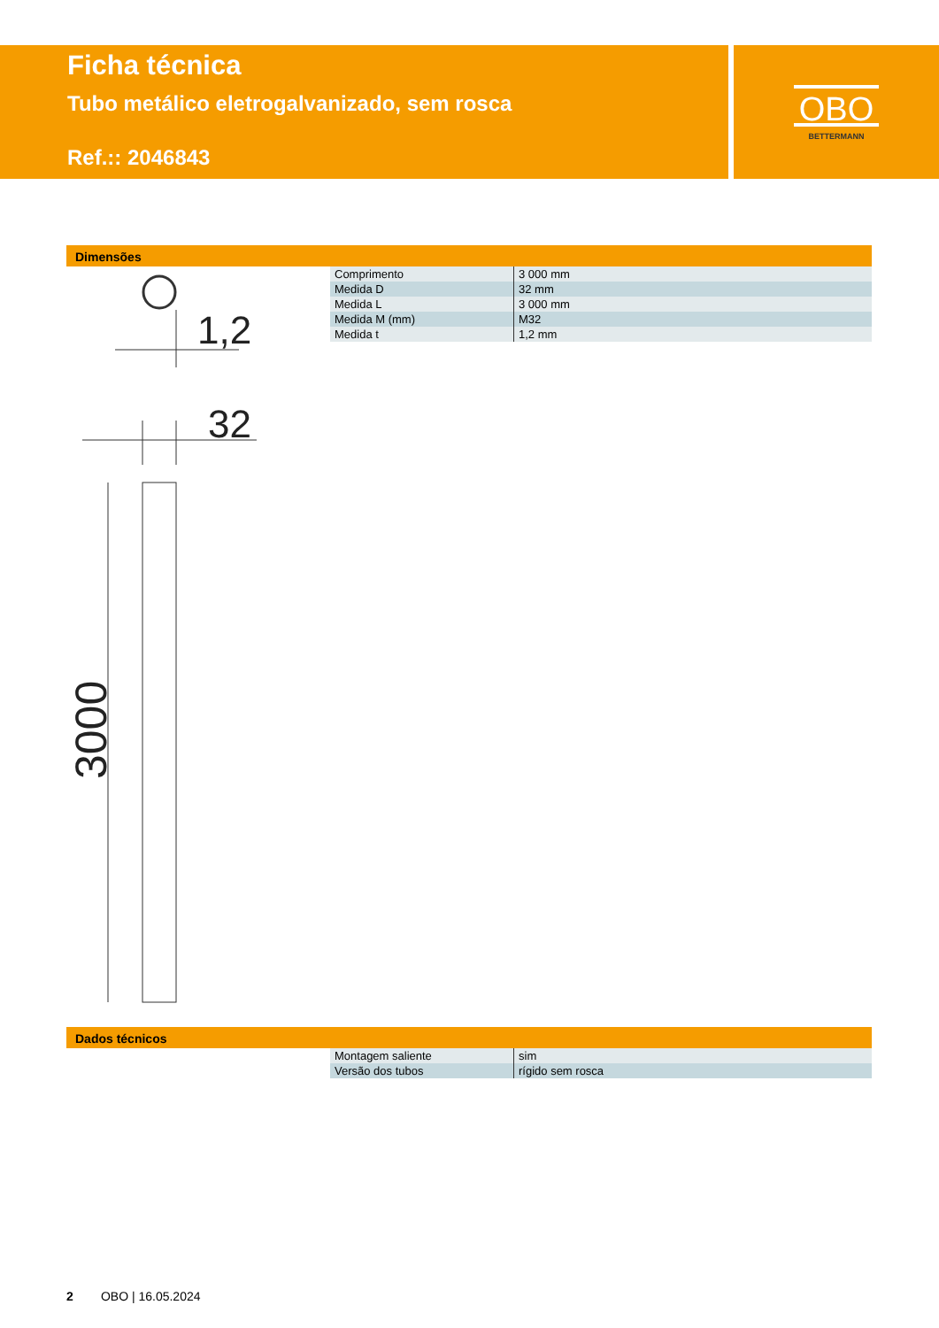Ficha técnica
Tubo metálico eletrogalvanizado, sem rosca
Ref.:: 2046843
OBO
BETTERMANN
Dimensões
| Comprimento | 3 000 mm |
| Medida D | 32 mm |
| Medida L | 3 000 mm |
| Medida M (mm) | M32 |
| Medida t | 1,2 mm |
1,2
32
3000
Dados técnicos
| Montagem saliente | sim |
| Versão dos tubos | rígido sem rosca |
2 OBO | 16.05.2024